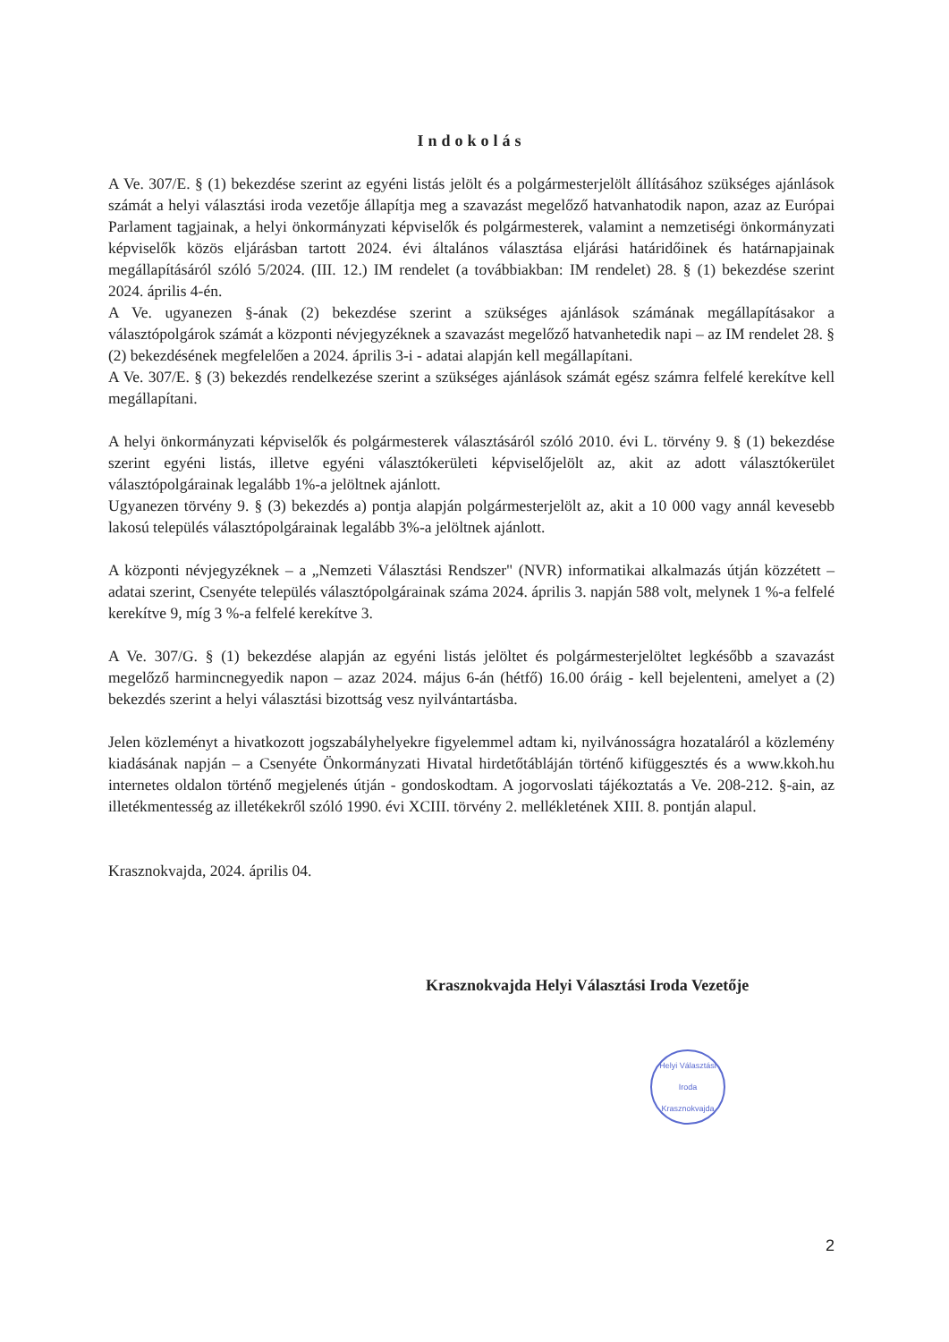Indokolás
A Ve. 307/E. § (1) bekezdése szerint az egyéni listás jelölt és a polgármesterjelölt állításához szükséges ajánlások számát a helyi választási iroda vezetője állapítja meg a szavazást megelőző hatvanhatodik napon, azaz az Európai Parlament tagjainak, a helyi önkormányzati képviselők és polgármesterek, valamint a nemzetiségi önkormányzati képviselők közös eljárásban tartott 2024. évi általános választása eljárási határidőinek és határnapjainak megállapításáról szóló 5/2024. (III. 12.) IM rendelet (a továbbiakban: IM rendelet) 28. § (1) bekezdése szerint 2024. április 4-én.
A Ve. ugyanezen §-ának (2) bekezdése szerint a szükséges ajánlások számának megállapításakor a választópolgárok számát a központi névjegyzéknek a szavazást megelőző hatvanhetedik napi – az IM rendelet 28. § (2) bekezdésének megfelelően a 2024. április 3-i - adatai alapján kell megállapítani.
A Ve. 307/E. § (3) bekezdés rendelkezése szerint a szükséges ajánlások számát egész számra felfelé kerekítve kell megállapítani.
A helyi önkormányzati képviselők és polgármesterek választásáról szóló 2010. évi L. törvény 9. § (1) bekezdése szerint egyéni listás, illetve egyéni választókerületi képviselőjelölt az, akit az adott választókerület választópolgárainak legalább 1%-a jelöltnek ajánlott.
Ugyanezen törvény 9. § (3) bekezdés a) pontja alapján polgármesterjelölt az, akit a 10 000 vagy annál kevesebb lakosú település választópolgárainak legalább 3%-a jelöltnek ajánlott.
A központi névjegyzéknek – a „Nemzeti Választási Rendszer" (NVR) informatikai alkalmazás útján közzétett – adatai szerint, Csenyéte település választópolgárainak száma 2024. április 3. napján 588 volt, melynek 1 %-a felfelé kerekítve 9, míg 3 %-a felfelé kerekítve 3.
A Ve. 307/G. § (1) bekezdése alapján az egyéni listás jelöltet és polgármesterjelöltet legkésőbb a szavazást megelőző harmincnegyedik napon – azaz 2024. május 6-án (hétfő) 16.00 óráig - kell bejelenteni, amelyet a (2) bekezdés szerint a helyi választási bizottság vesz nyilvántartásba.
Jelen közleményt a hivatkozott jogszabályhelyekre figyelemmel adtam ki, nyilvánosságra hozataláról a közlemény kiadásának napján – a Csenyéte Önkormányzati Hivatal hirdetőtábláján történő kifüggesztés és a www.kkoh.hu internetes oldalon történő megjelenés útján - gondoskodtam. A jogorvoslati tájékoztatás a Ve. 208-212. §-ain, az illetékmentesség az illetékekről szóló 1990. évi XCIII. törvény 2. mellékletének XIII. 8. pontján alapul.
Krasznokvajda, 2024. április 04.
Krasznokvajda Helyi Választási Iroda Vezetője
Helyi Választási Iroda
Krasznokvajda
2